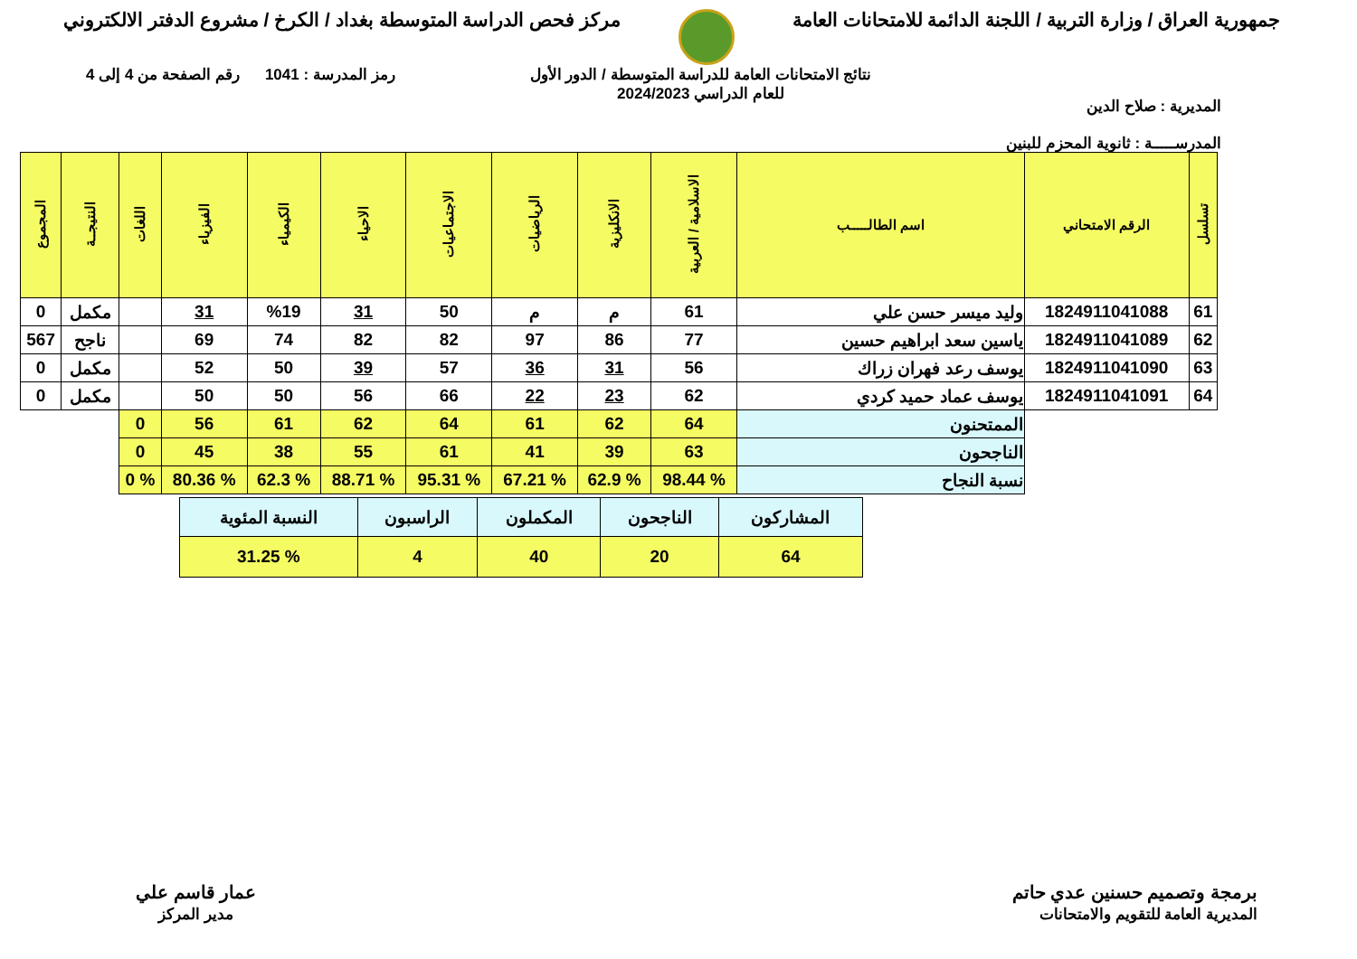جمهورية العراق / وزارة التربية / اللجنة الدائمة للامتحانات العامة
مركز فحص الدراسة المتوسطة بغداد / الكرخ / مشروع الدفتر الالكتروني
المديرية : صلاح الدين
المدرســـــة : ثانوية المحزم للبنين
نتائج الامتحانات العامة للدراسة المتوسطة / الدور الأول
للعام الدراسي 2024/2023
رمز المدرسة : 1041 رقم الصفحة من 4 إلى 4
| تسلسل | الرقم الامتحاني | اسم الطالـــــب | الاسلامية / العربية | الانكليزية | الرياضيات | الاجتماعيات | الاحياء | الكيمياء | الفيزياء | اللغات | النتيجــة | المجموع |
| --- | --- | --- | --- | --- | --- | --- | --- | --- | --- | --- | --- | --- |
| 61 | 1824911041088 | وليد ميسر حسن علي | 61 | م | م | 50 | 31 | %19 | 31 | | مكمل | 0 |
| 62 | 1824911041089 | ياسين سعد ابراهيم حسين | 77 | 86 | 97 | 82 | 82 | 74 | 69 | | ناجح | 567 |
| 63 | 1824911041090 | يوسف رعد فهران زراك | 56 | 31 | 36 | 57 | 39 | 50 | 52 | | مكمل | 0 |
| 64 | 1824911041091 | يوسف عماد حميد كردي | 62 | 23 | 22 | 66 | 56 | 50 | 50 | | مكمل | 0 |
| | | الممتحنون | 64 | 62 | 61 | 64 | 62 | 61 | 56 | 0 | | |
| | | الناجحون | 63 | 39 | 41 | 61 | 55 | 38 | 45 | 0 | | |
| | | نسبة النجاح | % 98.44 | % 62.9 | % 67.21 | % 95.31 | % 88.71 | % 62.3 | % 80.36 | % 0 | | |
| المشاركون | الناجحون | المكملون | الراسبون | النسبة المئوية |
| 64 | 20 | 40 | 4 | % 31.25 |
برمجة وتصميم حسنين عدي حاتم
المديرية العامة للتقويم والامتحانات
عمار قاسم علي
مدير المركز